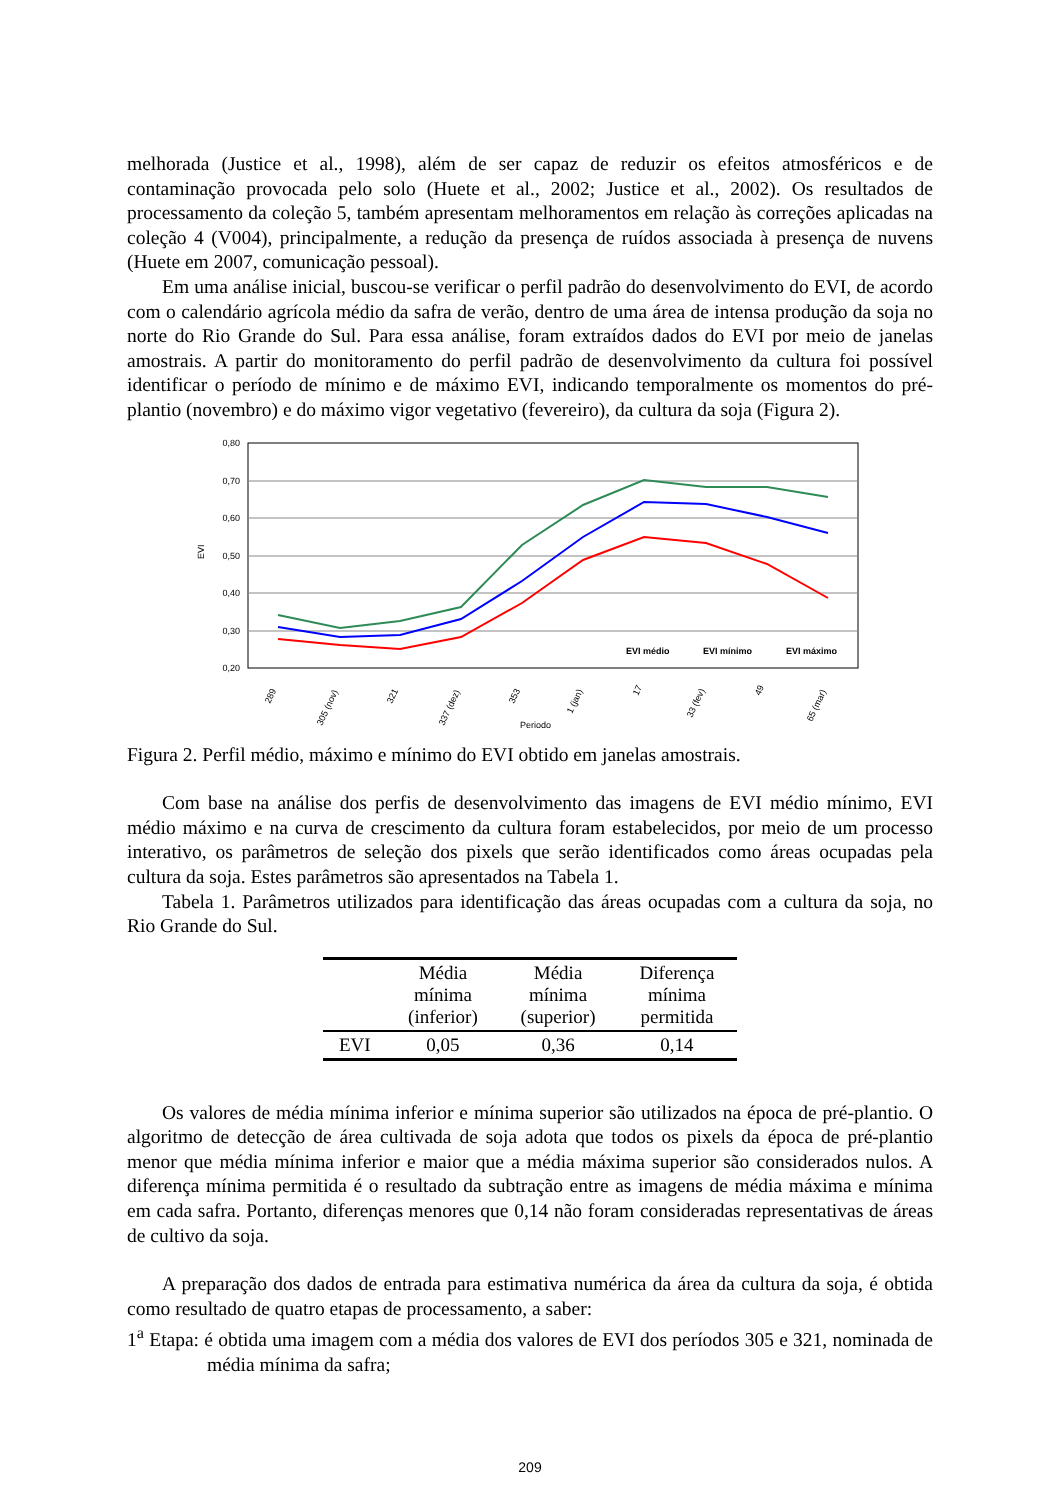melhorada (Justice et al., 1998), além de ser capaz de reduzir os efeitos atmosféricos e de contaminação provocada pelo solo (Huete et al., 2002; Justice et al., 2002). Os resultados de processamento da coleção 5, também apresentam melhoramentos em relação às correções aplicadas na coleção 4 (V004), principalmente, a redução da presença de ruídos associada à presença de nuvens (Huete em 2007, comunicação pessoal).
Em uma análise inicial, buscou-se verificar o perfil padrão do desenvolvimento do EVI, de acordo com o calendário agrícola médio da safra de verão, dentro de uma área de intensa produção da soja no norte do Rio Grande do Sul. Para essa análise, foram extraídos dados do EVI por meio de janelas amostrais. A partir do monitoramento do perfil padrão de desenvolvimento da cultura foi possível identificar o período de mínimo e de máximo EVI, indicando temporalmente os momentos do pré-plantio (novembro) e do máximo vigor vegetativo (fevereiro), da cultura da soja (Figura 2).
0,80
0,70
0,60
0,50
0,40
0,30
0,20
EVI
EVI médio
EVI mínimo
EVI máximo
289
305 (nov)
321
337 (dez)
353
1 (jan)
17
33 (fev)
49
65 (mar)
Periodo
Figura 2. Perfil médio, máximo e mínimo do EVI obtido em janelas amostrais.
Com base na análise dos perfis de desenvolvimento das imagens de EVI médio mínimo, EVI médio máximo e na curva de crescimento da cultura foram estabelecidos, por meio de um processo interativo, os parâmetros de seleção dos pixels que serão identificados como áreas ocupadas pela cultura da soja. Estes parâmetros são apresentados na Tabela 1.
Tabela 1. Parâmetros utilizados para identificação das áreas ocupadas com a cultura da soja, no Rio Grande do Sul.
| | Média mínima (inferior) | Média mínima (superior) | Diferença mínima permitida |
| --- | --- | --- | --- |
| EVI | 0,05 | 0,36 | 0,14 |
Os valores de média mínima inferior e mínima superior são utilizados na época de pré-plantio. O algoritmo de detecção de área cultivada de soja adota que todos os pixels da época de pré-plantio menor que média mínima inferior e maior que a média máxima superior são considerados nulos. A diferença mínima permitida é o resultado da subtração entre as imagens de média máxima e mínima em cada safra. Portanto, diferenças menores que 0,14 não foram consideradas representativas de áreas de cultivo da soja.
A preparação dos dados de entrada para estimativa numérica da área da cultura da soja, é obtida como resultado de quatro etapas de processamento, a saber:
1<sup>a</sup> Etapa: é obtida uma imagem com a média dos valores de EVI dos períodos 305 e 321, nominada de média mínima da safra;
209